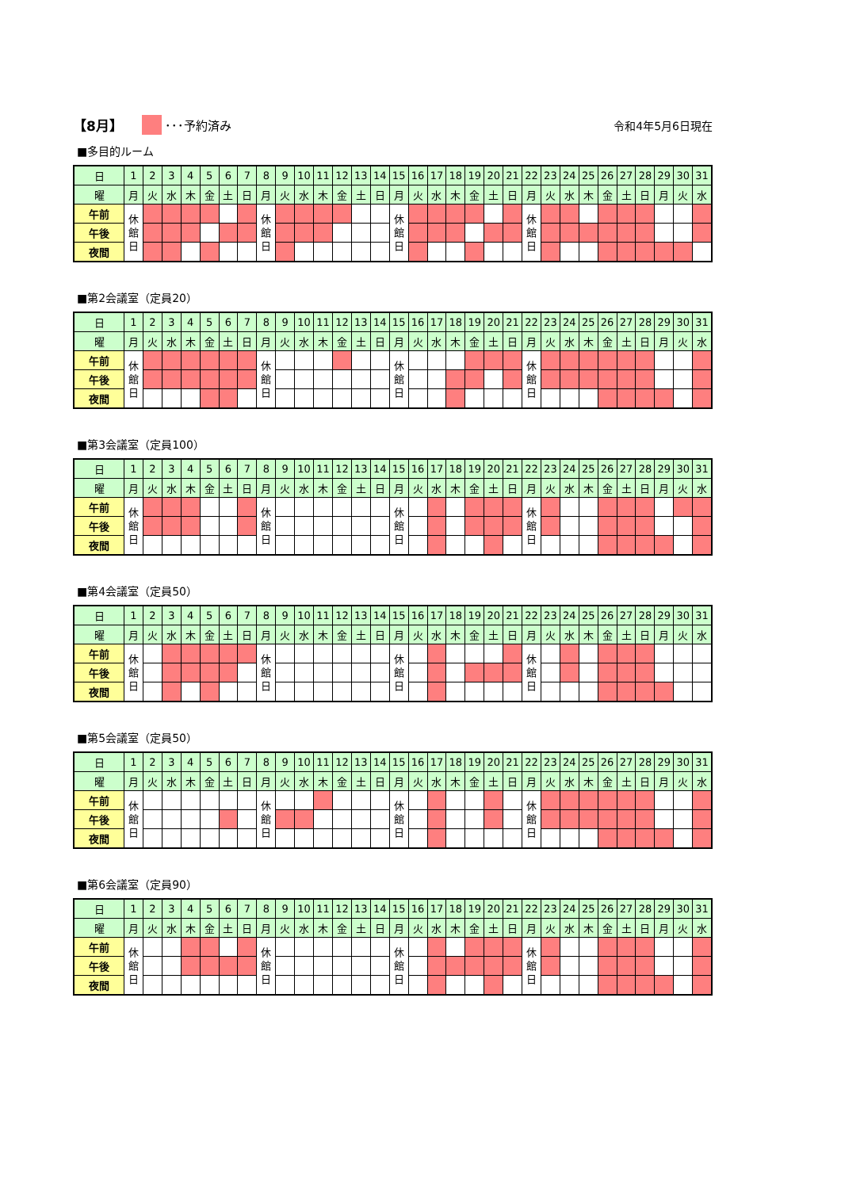【8月】 ･･･予約済み 令和4年5月6日現在
■多目的ルーム
| 日 | 1 | 2 | 3 | 4 | 5 | 6 | 7 | 8 | 9 | 10 | 11 | 12 | 13 | 14 | 15 | 16 | 17 | 18 | 19 | 20 | 21 | 22 | 23 | 24 | 25 | 26 | 27 | 28 | 29 | 30 | 31 |
| 曜 | 月 | 火 | 水 | 木 | 金 | 土 | 日 | 月 | 火 | 水 | 木 | 金 | 土 | 日 | 月 | 火 | 水 | 木 | 金 | 土 | 日 | 月 | 火 | 水 | 木 | 金 | 土 | 日 | 月 | 火 | 水 |
| 午前 | 休 館 日 | | | | | | | 休 館 日 | | | | | | | 休 館 日 | | | | | | | 休 館 日 | | | | | | | | | |
| 午後 | | | | | | | | | | | | | | | | | | | | | | | | | | | | | | | |
| 夜間 | | | | | | | | | | | | | | | | | | | | | | | | | | | | | | | |
■第2会議室（定員20）
| 日 | 1 | 2 | 3 | 4 | 5 | 6 | 7 | 8 | 9 | 10 | 11 | 12 | 13 | 14 | 15 | 16 | 17 | 18 | 19 | 20 | 21 | 22 | 23 | 24 | 25 | 26 | 27 | 28 | 29 | 30 | 31 |
| 曜 | 月 | 火 | 水 | 木 | 金 | 土 | 日 | 月 | 火 | 水 | 木 | 金 | 土 | 日 | 月 | 火 | 水 | 木 | 金 | 土 | 日 | 月 | 火 | 水 | 木 | 金 | 土 | 日 | 月 | 火 | 水 |
| 午前 | 休 館 日 | | | | | | | 休 館 日 | | | | | | | 休 館 日 | | | | | | | 休 館 日 | | | | | | | | | |
| 午後 | | | | | | | | | | | | | | | | | | | | | | | | | | | | | | | |
| 夜間 | | | | | | | | | | | | | | | | | | | | | | | | | | | | | | | |
■第3会議室（定員100）
| 日 | 1 | 2 | 3 | 4 | 5 | 6 | 7 | 8 | 9 | 10 | 11 | 12 | 13 | 14 | 15 | 16 | 17 | 18 | 19 | 20 | 21 | 22 | 23 | 24 | 25 | 26 | 27 | 28 | 29 | 30 | 31 |
| 曜 | 月 | 火 | 水 | 木 | 金 | 土 | 日 | 月 | 火 | 水 | 木 | 金 | 土 | 日 | 月 | 火 | 水 | 木 | 金 | 土 | 日 | 月 | 火 | 水 | 木 | 金 | 土 | 日 | 月 | 火 | 水 |
| 午前 | 休 館 日 | | | | | | | 休 館 日 | | | | | | | 休 館 日 | | | | | | | 休 館 日 | | | | | | | | | |
| 午後 | | | | | | | | | | | | | | | | | | | | | | | | | | | | | | | |
| 夜間 | | | | | | | | | | | | | | | | | | | | | | | | | | | | | | | |
■第4会議室（定員50）
| 日 | 1 | 2 | 3 | 4 | 5 | 6 | 7 | 8 | 9 | 10 | 11 | 12 | 13 | 14 | 15 | 16 | 17 | 18 | 19 | 20 | 21 | 22 | 23 | 24 | 25 | 26 | 27 | 28 | 29 | 30 | 31 |
| 曜 | 月 | 火 | 水 | 木 | 金 | 土 | 日 | 月 | 火 | 水 | 木 | 金 | 土 | 日 | 月 | 火 | 水 | 木 | 金 | 土 | 日 | 月 | 火 | 水 | 木 | 金 | 土 | 日 | 月 | 火 | 水 |
| 午前 | 休 館 日 | | | | | | | 休 館 日 | | | | | | | 休 館 日 | | | | | | | 休 館 日 | | | | | | | | | |
| 午後 | | | | | | | | | | | | | | | | | | | | | | | | | | | | | | | |
| 夜間 | | | | | | | | | | | | | | | | | | | | | | | | | | | | | | | |
■第5会議室（定員50）
| 日 | 1 | 2 | 3 | 4 | 5 | 6 | 7 | 8 | 9 | 10 | 11 | 12 | 13 | 14 | 15 | 16 | 17 | 18 | 19 | 20 | 21 | 22 | 23 | 24 | 25 | 26 | 27 | 28 | 29 | 30 | 31 |
| 曜 | 月 | 火 | 水 | 木 | 金 | 土 | 日 | 月 | 火 | 水 | 木 | 金 | 土 | 日 | 月 | 火 | 水 | 木 | 金 | 土 | 日 | 月 | 火 | 水 | 木 | 金 | 土 | 日 | 月 | 火 | 水 |
| 午前 | 休 館 日 | | | | | | | 休 館 日 | | | | | | | 休 館 日 | | | | | | | 休 館 日 | | | | | | | | | |
| 午後 | | | | | | | | | | | | | | | | | | | | | | | | | | | | | | | |
| 夜間 | | | | | | | | | | | | | | | | | | | | | | | | | | | | | | | |
■第6会議室（定員90）
| 日 | 1 | 2 | 3 | 4 | 5 | 6 | 7 | 8 | 9 | 10 | 11 | 12 | 13 | 14 | 15 | 16 | 17 | 18 | 19 | 20 | 21 | 22 | 23 | 24 | 25 | 26 | 27 | 28 | 29 | 30 | 31 |
| 曜 | 月 | 火 | 水 | 木 | 金 | 土 | 日 | 月 | 火 | 水 | 木 | 金 | 土 | 日 | 月 | 火 | 水 | 木 | 金 | 土 | 日 | 月 | 火 | 水 | 木 | 金 | 土 | 日 | 月 | 火 | 水 |
| 午前 | 休 館 日 | | | | | | | 休 館 日 | | | | | | | 休 館 日 | | | | | | | 休 館 日 | | | | | | | | | |
| 午後 | | | | | | | | | | | | | | | | | | | | | | | | | | | | | | | |
| 夜間 | | | | | | | | | | | | | | | | | | | | | | | | | | | | | | | |